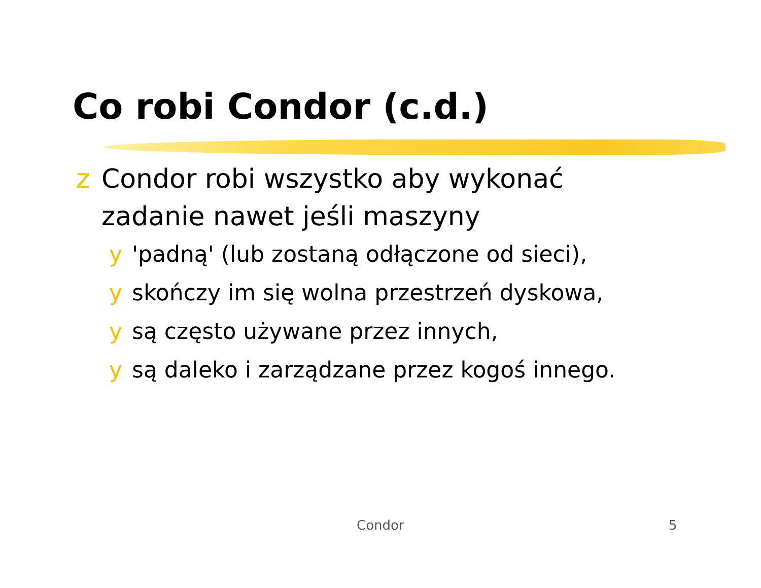Co robi Condor (c.d.)
z Condor robi wszystko aby wykonać zadanie nawet jeśli maszyny
y 'padną' (lub zostaną odłączone od sieci),
y skończy im się wolna przestrzeń dyskowa,
y są często używane przez innych,
y są daleko i zarządzane przez kogoś innego.
Condor 5